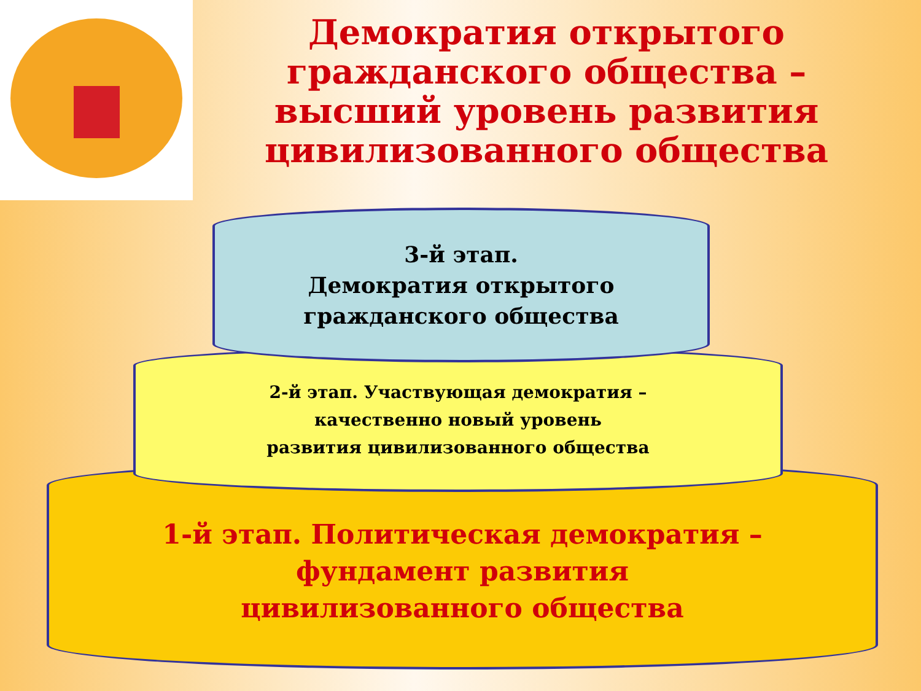Демократия открытого гражданского общества – высший уровень развития цивилизованного общества
1-й этап. Политическая демократия –
фундамент развития
цивилизованного общества
2-й этап. Участвующая демократия –
качественно новый уровень
развития цивилизованного общества
3-й этап.
Демократия открытого
гражданского общества